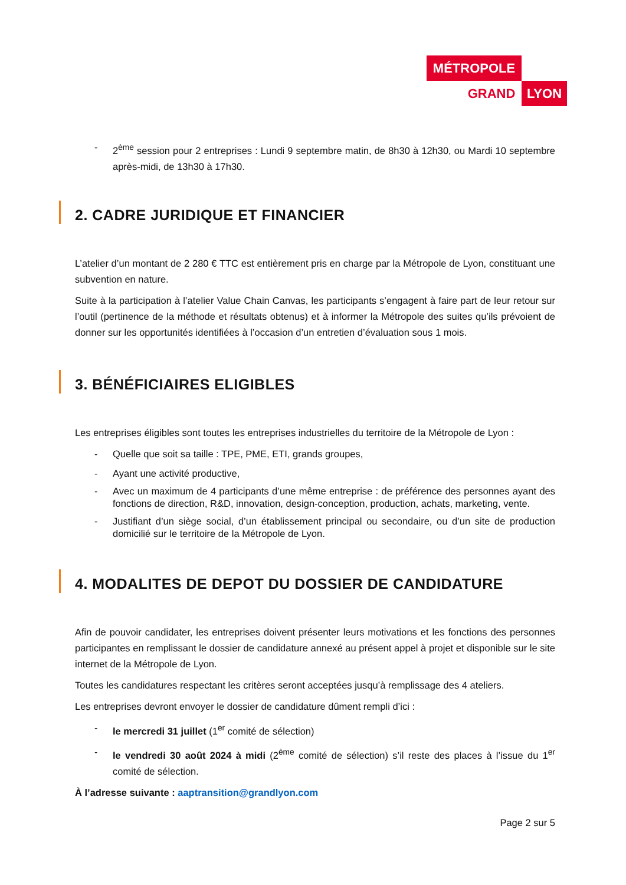MÉTROPOLE
GRAND LYON
- 2<sup>ème</sup> session pour 2 entreprises : Lundi 9 septembre matin, de 8h30 à 12h30, ou Mardi 10 septembre après-midi, de 13h30 à 17h30.
2. CADRE JURIDIQUE ET FINANCIER
L’atelier d’un montant de 2 280 € TTC est entièrement pris en charge par la Métropole de Lyon, constituant une subvention en nature.
Suite à la participation à l’atelier Value Chain Canvas, les participants s’engagent à faire part de leur retour sur l’outil (pertinence de la méthode et résultats obtenus) et à informer la Métropole des suites qu’ils prévoient de donner sur les opportunités identifiées à l’occasion d’un entretien d’évaluation sous 1 mois.
3. BÉNÉFICIAIRES ELIGIBLES
Les entreprises éligibles sont toutes les entreprises industrielles du territoire de la Métropole de Lyon :
- Quelle que soit sa taille : TPE, PME, ETI, grands groupes,
- Ayant une activité productive,
- Avec un maximum de 4 participants d’une même entreprise : de préférence des personnes ayant des fonctions de direction, R&D, innovation, design-conception, production, achats, marketing, vente.
- Justifiant d’un siège social, d’un établissement principal ou secondaire, ou d’un site de production domicilié sur le territoire de la Métropole de Lyon.
4. MODALITES DE DEPOT DU DOSSIER DE CANDIDATURE
Afin de pouvoir candidater, les entreprises doivent présenter leurs motivations et les fonctions des personnes participantes en remplissant le dossier de candidature annexé au présent appel à projet et disponible sur le site internet de la Métropole de Lyon.
Toutes les candidatures respectant les critères seront acceptées jusqu’à remplissage des 4 ateliers.
Les entreprises devront envoyer le dossier de candidature dûment rempli d’ici :
- le mercredi 31 juillet (1<sup>er</sup> comité de sélection)
- le vendredi 30 août 2024 à midi (2<sup>ème</sup> comité de sélection) s’il reste des places à l’issue du 1<sup>er</sup> comité de sélection.
À l’adresse suivante : aaptransition@grandlyon.com
Page 2 sur 5